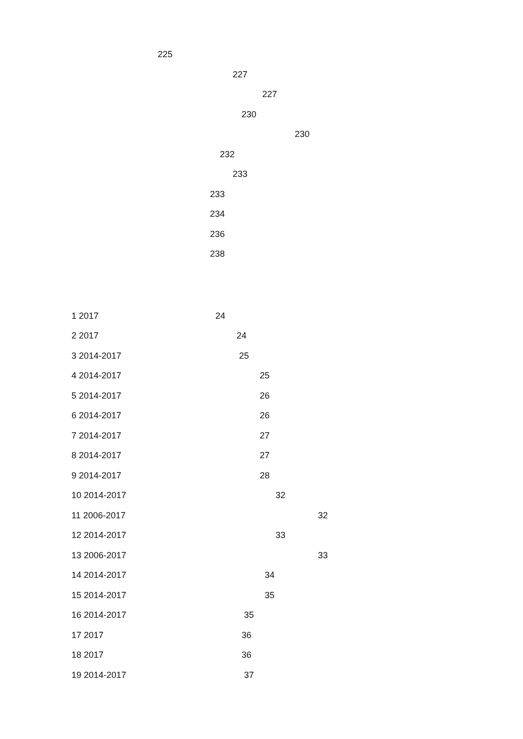225
227
227
230
230
232
233
233
234
236
238
1 2017 24
2 2017 24
3 2014-2017 25
4 2014-2017 25
5 2014-2017 26
6 2014-2017 26
7 2014-2017 27
8 2014-2017 27
9 2014-2017 28
10 2014-2017 32
11 2006-2017 32
12 2014-2017 33
13 2006-2017 33
14 2014-2017 34
15 2014-2017 35
16 2014-2017 35
17 2017 36
18 2017 36
19 2014-2017 37